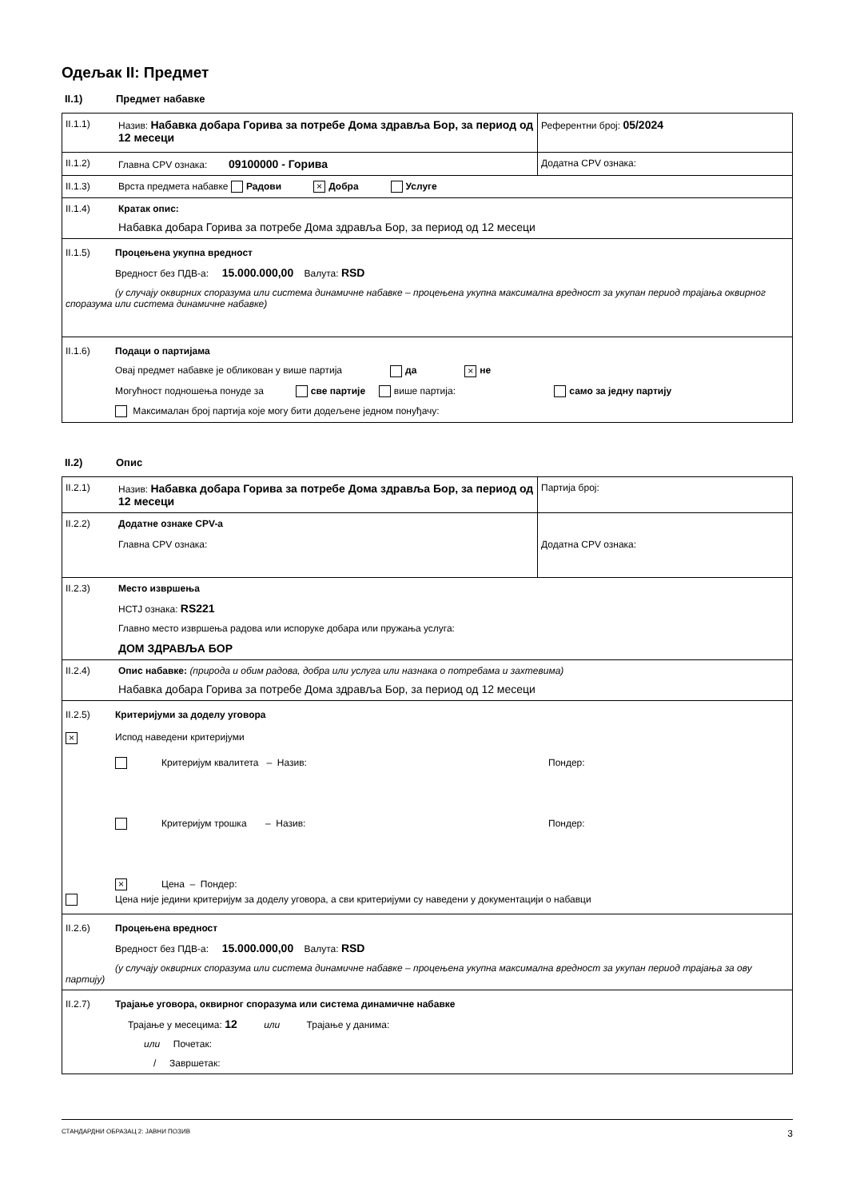Одељак II: Предмет
II.1) Предмет набавке
| II.1.1) | Назив: Набавка добара Горива за потребе Дома здравља Бор, за период од 12 месеци | Референтни број: 05/2024 |
| II.1.2) | Главна CPV ознака: 09100000 - Горива | Додатна CPV ознака: |
| II.1.3) | Врста предмета набавке Радови × Добра Услуге | |
| II.1.4) | Кратак опис: Набавка добара Горива за потребе Дома здравља Бор, за период од 12 месеци | |
| II.1.5) Процењена укупна вредност Вредност без ПДВ-а: 15.000.000,00 Валута: RSD (у случају оквирних споразума или система динамичне набавке – процењена укупна максимална вредност за укупан период трајања оквирног споразума или система динамичне набавке) | | |
| II.1.6) Подаци о партијама Овај предмет набавке је обликован у више партија да × не Могућност подношења понуде за све партије више партија: само за једну партију Максималан број партија које могу бити додељене једном понуђачу: | | |
II.2) Опис
| II.2.1) | Назив: Набавка добара Горива за потребе Дома здравља Бор, за период од 12 месеци | Партија број: |
| II.2.2) | Додатне ознаке CPV-а Главна CPV ознака: | Додатна CPV ознака: |
| II.2.3) | Место извршења НСТЈ ознака: RS221 Главно место извршења радова или испоруке добара или пружања услуга: ДОМ ЗДРАВЉА БОР | |
| II.2.4) | Опис набавке: (природа и обим радова, добра или услуга или назнака о потребама и захтевима) Набавка добара Горива за потребе Дома здравља Бор, за период од 12 месеци | |
| II.2.5) Критеријуми за доделу уговора × Испод наведени критеријуми Критеријум квалитета – Назив: Пондер: Критеријум трошка – Назив: Пондер: × Цена – Пондер: Цена није једини критеријум за доделу уговора, а сви критеријуми су наведени у документацији о набавци | | |
| II.2.6) Процењена вредност Вредност без ПДВ-а: 15.000.000,00 Валута: RSD (у случају оквирних споразума или система динамичне набавке – процењена укупна максимална вредност за укупан период трајања за ову партију) | | |
| II.2.7) Трајање уговора, оквирног споразума или система динамичне набавке Трајање у месецима: 12 или Трајање у данима: или Почетак: / Завршетак: | | |
СТАНДАРДНИ ОБРАЗАЦ 2: ЈАВНИ ПОЗИВ 3